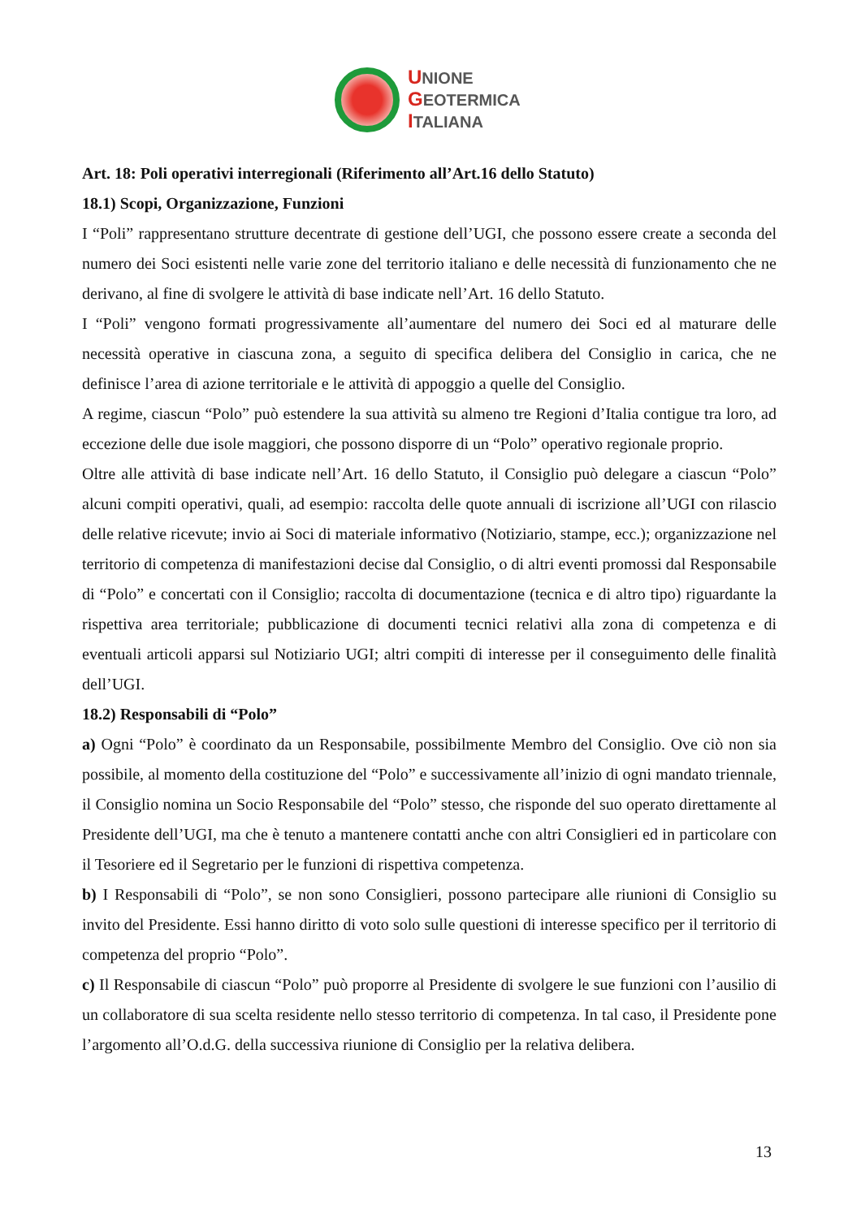UNIONE
GEOTERMICA
ITALIANA
Art. 18: Poli operativi interregionali (Riferimento all’Art.16 dello Statuto)
18.1) Scopi, Organizzazione, Funzioni
I “Poli” rappresentano strutture decentrate di gestione dell’UGI, che possono essere create a seconda del numero dei Soci esistenti nelle varie zone del territorio italiano e delle necessità di funzionamento che ne derivano, al fine di svolgere le attività di base indicate nell’Art. 16 dello Statuto.
I “Poli” vengono formati progressivamente all’aumentare del numero dei Soci ed al maturare delle necessità operative in ciascuna zona, a seguito di specifica delibera del Consiglio in carica, che ne definisce l’area di azione territoriale e le attività di appoggio a quelle del Consiglio.
A regime, ciascun “Polo” può estendere la sua attività su almeno tre Regioni d’Italia contigue tra loro, ad eccezione delle due isole maggiori, che possono disporre di un “Polo” operativo regionale proprio.
Oltre alle attività di base indicate nell’Art. 16 dello Statuto, il Consiglio può delegare a ciascun “Polo” alcuni compiti operativi, quali, ad esempio: raccolta delle quote annuali di iscrizione all’UGI con rilascio delle relative ricevute; invio ai Soci di materiale informativo (Notiziario, stampe, ecc.); organizzazione nel territorio di competenza di manifestazioni decise dal Consiglio, o di altri eventi promossi dal Responsabile di “Polo” e concertati con il Consiglio; raccolta di documentazione (tecnica e di altro tipo) riguardante la rispettiva area territoriale; pubblicazione di documenti tecnici relativi alla zona di competenza e di eventuali articoli apparsi sul Notiziario UGI; altri compiti di interesse per il conseguimento delle finalità dell’UGI.
18.2) Responsabili di “Polo”
a) Ogni “Polo” è coordinato da un Responsabile, possibilmente Membro del Consiglio. Ove ciò non sia possibile, al momento della costituzione del “Polo” e successivamente all’inizio di ogni mandato triennale, il Consiglio nomina un Socio Responsabile del “Polo” stesso, che risponde del suo operato direttamente al Presidente dell’UGI, ma che è tenuto a mantenere contatti anche con altri Consiglieri ed in particolare con il Tesoriere ed il Segretario per le funzioni di rispettiva competenza.
b) I Responsabili di “Polo”, se non sono Consiglieri, possono partecipare alle riunioni di Consiglio su invito del Presidente. Essi hanno diritto di voto solo sulle questioni di interesse specifico per il territorio di competenza del proprio “Polo”.
c) Il Responsabile di ciascun “Polo” può proporre al Presidente di svolgere le sue funzioni con l’ausilio di un collaboratore di sua scelta residente nello stesso territorio di competenza. In tal caso, il Presidente pone l’argomento all’O.d.G. della successiva riunione di Consiglio per la relativa delibera.
13